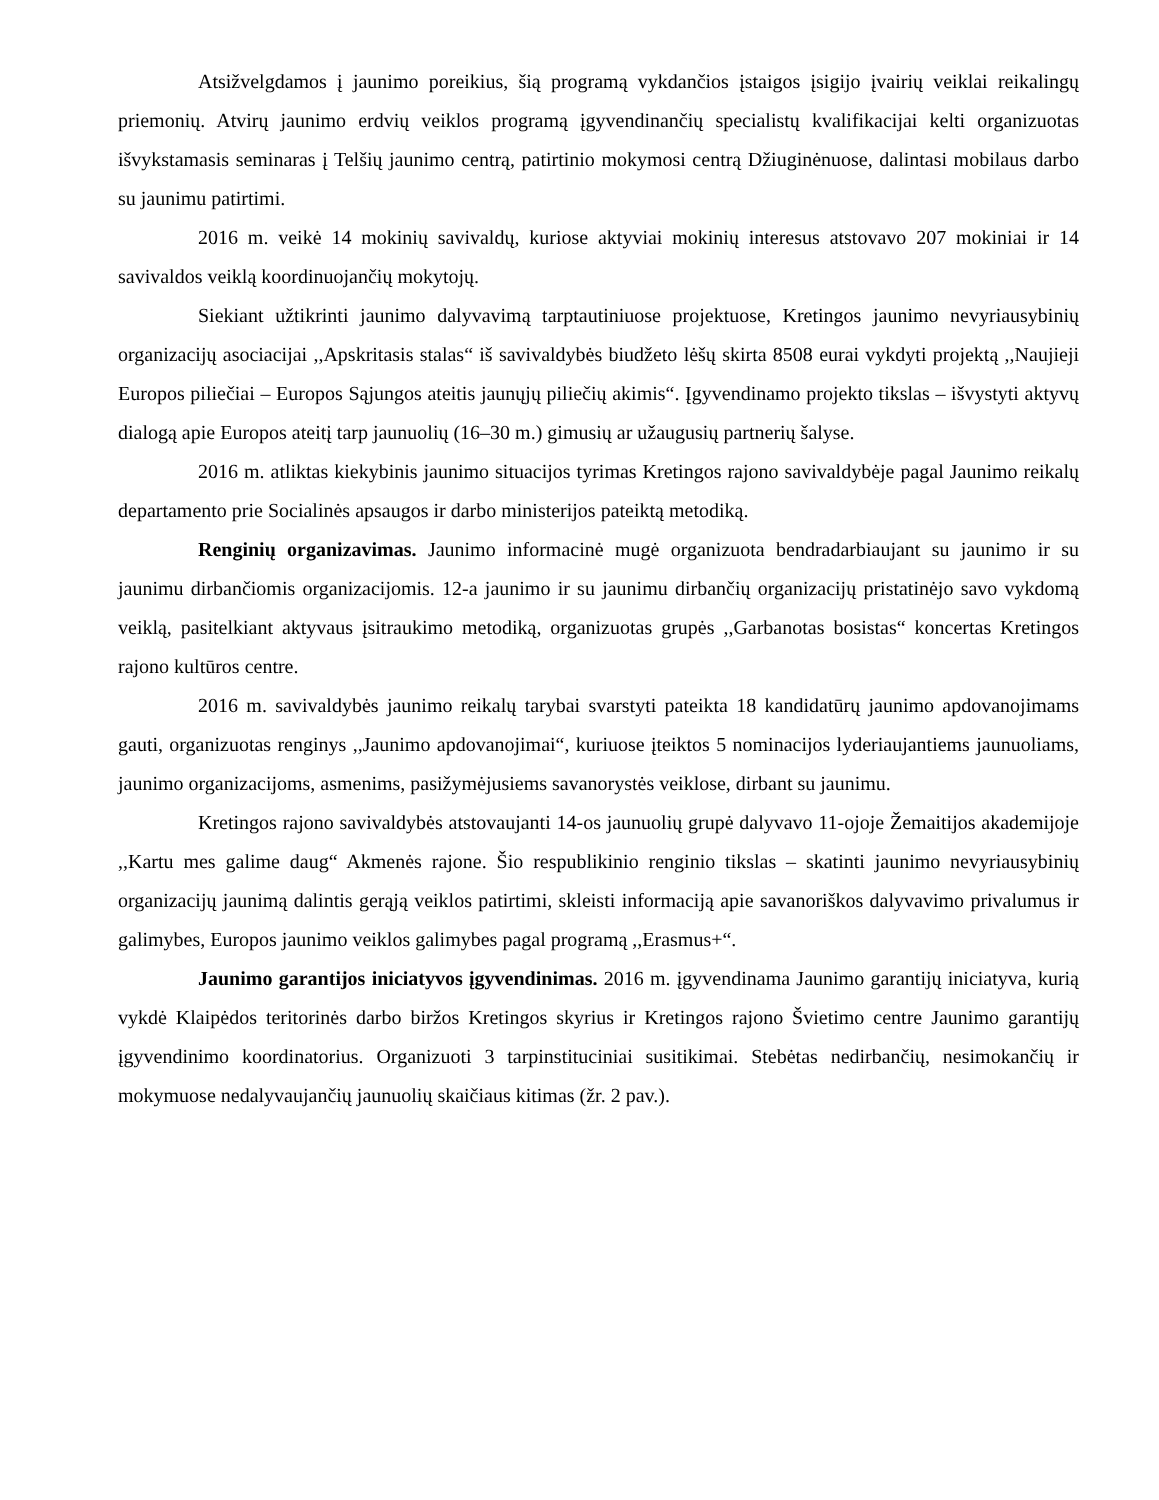Atsižvelgdamos į jaunimo poreikius, šią programą vykdančios įstaigos įsigijo įvairių veiklai reikalingų priemonių. Atvirų jaunimo erdvių veiklos programą įgyvendinančių specialistų kvalifikacijai kelti organizuotas išvykstamasis seminaras į Telšių jaunimo centrą, patirtinio mokymosi centrą Džiuginėnuose, dalintasi mobilaus darbo su jaunimu patirtimi.
2016 m. veikė 14 mokinių savivaldų, kuriose aktyviai mokinių interesus atstovavo 207 mokiniai ir 14 savivaldos veiklą koordinuojančių mokytojų.
Siekiant užtikrinti jaunimo dalyvavimą tarptautiniuose projektuose, Kretingos jaunimo nevyriausybinių organizacijų asociacijai ,,Apskritasis stalas“ iš savivaldybės biudžeto lėšų skirta 8508 eurai vykdyti projektą ,,Naujieji Europos piliečiai – Europos Sąjungos ateitis jaunųjų piliečių akimis“. Įgyvendinamo projekto tikslas – išvystyti aktyvų dialogą apie Europos ateitį tarp jaunuolių (16–30 m.) gimusių ar užaugusių partnerių šalyse.
2016 m. atliktas kiekybinis jaunimo situacijos tyrimas Kretingos rajono savivaldybėje pagal Jaunimo reikalų departamento prie Socialinės apsaugos ir darbo ministerijos pateiktą metodiką.
Renginių organizavimas. Jaunimo informacinė mugė organizuota bendradarbiaujant su jaunimo ir su jaunimu dirbančiomis organizacijomis. 12-a jaunimo ir su jaunimu dirbančių organizacijų pristatinėjo savo vykdomą veiklą, pasitelkiant aktyvaus įsitraukimo metodiką, organizuotas grupės ,,Garbanotas bosistas“ koncertas Kretingos rajono kultūros centre.
2016 m. savivaldybės jaunimo reikalų tarybai svarstyti pateikta 18 kandidatūrų jaunimo apdovanojimams gauti, organizuotas renginys ,,Jaunimo apdovanojimai“, kuriuose įteiktos 5 nominacijos lyderiaujantiems jaunuoliams, jaunimo organizacijoms, asmenims, pasižymėjusiems savanorystės veiklose, dirbant su jaunimu.
Kretingos rajono savivaldybės atstovaujanti 14-os jaunuolių grupė dalyvavo 11-ojoje Žemaitijos akademijoje ,,Kartu mes galime daug“ Akmenės rajone. Šio respublikinio renginio tikslas – skatinti jaunimo nevyriausybinių organizacijų jaunimą dalintis gerąją veiklos patirtimi, skleisti informaciją apie savanoriškos dalyvavimo privalumus ir galimybes, Europos jaunimo veiklos galimybes pagal programą ,,Erasmus+“.
Jaunimo garantijos iniciatyvos įgyvendinimas. 2016 m. įgyvendinama Jaunimo garantijų iniciatyva, kurią vykdė Klaipėdos teritorinės darbo biržos Kretingos skyrius ir Kretingos rajono Švietimo centre Jaunimo garantijų įgyvendinimo koordinatorius. Organizuoti 3 tarpinstituciniai susitikimai. Stebėtas nedirbančių, nesimokančių ir mokymuose nedalyvaujančių jaunuolių skaičiaus kitimas (žr. 2 pav.).